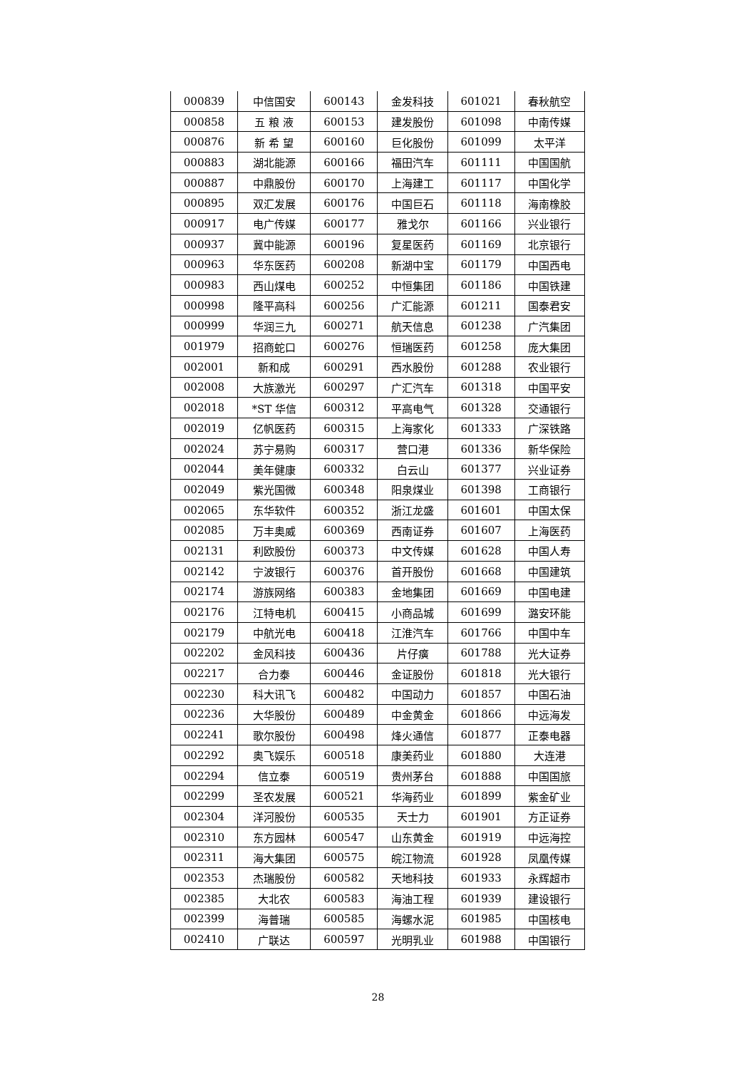| 000839 | 中信国安 | 600143 | 金发科技 | 601021 | 春秋航空 |
| 000858 | 五 粮 液 | 600153 | 建发股份 | 601098 | 中南传媒 |
| 000876 | 新 希 望 | 600160 | 巨化股份 | 601099 | 太平洋 |
| 000883 | 湖北能源 | 600166 | 福田汽车 | 601111 | 中国国航 |
| 000887 | 中鼎股份 | 600170 | 上海建工 | 601117 | 中国化学 |
| 000895 | 双汇发展 | 600176 | 中国巨石 | 601118 | 海南橡胶 |
| 000917 | 电广传媒 | 600177 | 雅戈尔 | 601166 | 兴业银行 |
| 000937 | 冀中能源 | 600196 | 复星医药 | 601169 | 北京银行 |
| 000963 | 华东医药 | 600208 | 新湖中宝 | 601179 | 中国西电 |
| 000983 | 西山煤电 | 600252 | 中恒集团 | 601186 | 中国铁建 |
| 000998 | 隆平高科 | 600256 | 广汇能源 | 601211 | 国泰君安 |
| 000999 | 华润三九 | 600271 | 航天信息 | 601238 | 广汽集团 |
| 001979 | 招商蛇口 | 600276 | 恒瑞医药 | 601258 | 庞大集团 |
| 002001 | 新和成 | 600291 | 西水股份 | 601288 | 农业银行 |
| 002008 | 大族激光 | 600297 | 广汇汽车 | 601318 | 中国平安 |
| 002018 | *ST 华信 | 600312 | 平高电气 | 601328 | 交通银行 |
| 002019 | 亿帆医药 | 600315 | 上海家化 | 601333 | 广深铁路 |
| 002024 | 苏宁易购 | 600317 | 营口港 | 601336 | 新华保险 |
| 002044 | 美年健康 | 600332 | 白云山 | 601377 | 兴业证券 |
| 002049 | 紫光国微 | 600348 | 阳泉煤业 | 601398 | 工商银行 |
| 002065 | 东华软件 | 600352 | 浙江龙盛 | 601601 | 中国太保 |
| 002085 | 万丰奥威 | 600369 | 西南证券 | 601607 | 上海医药 |
| 002131 | 利欧股份 | 600373 | 中文传媒 | 601628 | 中国人寿 |
| 002142 | 宁波银行 | 600376 | 首开股份 | 601668 | 中国建筑 |
| 002174 | 游族网络 | 600383 | 金地集团 | 601669 | 中国电建 |
| 002176 | 江特电机 | 600415 | 小商品城 | 601699 | 潞安环能 |
| 002179 | 中航光电 | 600418 | 江淮汽车 | 601766 | 中国中车 |
| 002202 | 金风科技 | 600436 | 片仔癀 | 601788 | 光大证券 |
| 002217 | 合力泰 | 600446 | 金证股份 | 601818 | 光大银行 |
| 002230 | 科大讯飞 | 600482 | 中国动力 | 601857 | 中国石油 |
| 002236 | 大华股份 | 600489 | 中金黄金 | 601866 | 中远海发 |
| 002241 | 歌尔股份 | 600498 | 烽火通信 | 601877 | 正泰电器 |
| 002292 | 奥飞娱乐 | 600518 | 康美药业 | 601880 | 大连港 |
| 002294 | 信立泰 | 600519 | 贵州茅台 | 601888 | 中国国旅 |
| 002299 | 圣农发展 | 600521 | 华海药业 | 601899 | 紫金矿业 |
| 002304 | 洋河股份 | 600535 | 天士力 | 601901 | 方正证券 |
| 002310 | 东方园林 | 600547 | 山东黄金 | 601919 | 中远海控 |
| 002311 | 海大集团 | 600575 | 皖江物流 | 601928 | 凤凰传媒 |
| 002353 | 杰瑞股份 | 600582 | 天地科技 | 601933 | 永辉超市 |
| 002385 | 大北农 | 600583 | 海油工程 | 601939 | 建设银行 |
| 002399 | 海普瑞 | 600585 | 海螺水泥 | 601985 | 中国核电 |
| 002410 | 广联达 | 600597 | 光明乳业 | 601988 | 中国银行 |
28